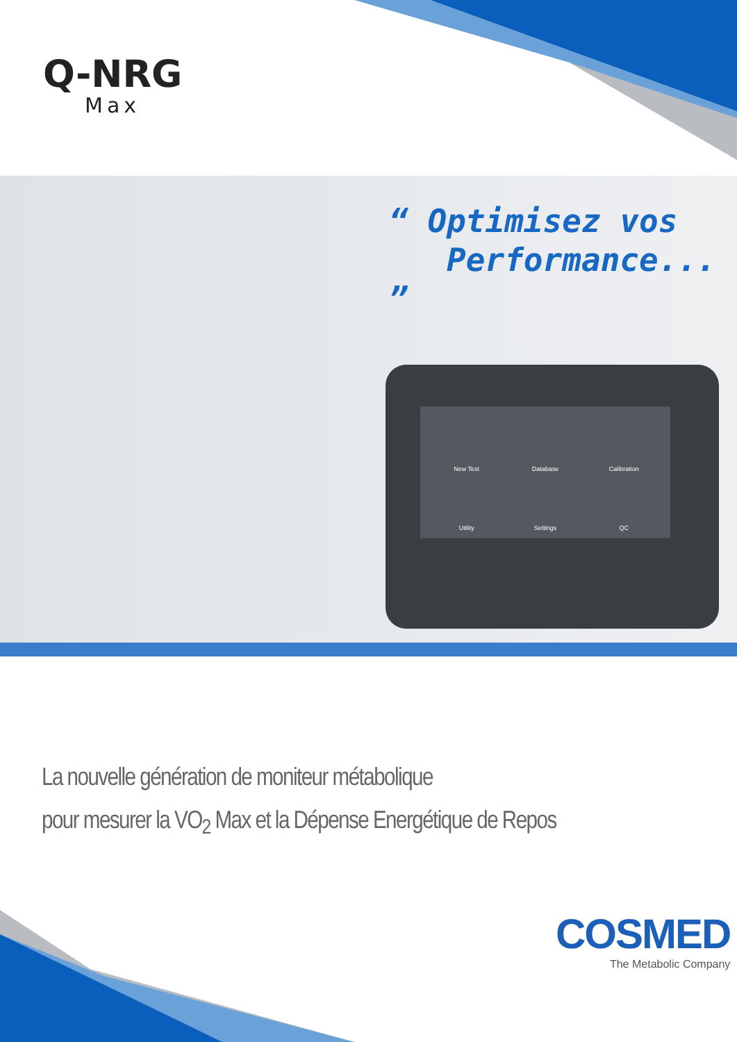Q-NRG
Max
“ Optimisez vos
Performance... ”
New Test
Database
Calibration
Utility
Settings
QC
La nouvelle génération de moniteur métabolique
pour mesurer la VO<sub>2</sub> Max et la Dépense Energétique de Repos
COSMED
The Metabolic Company